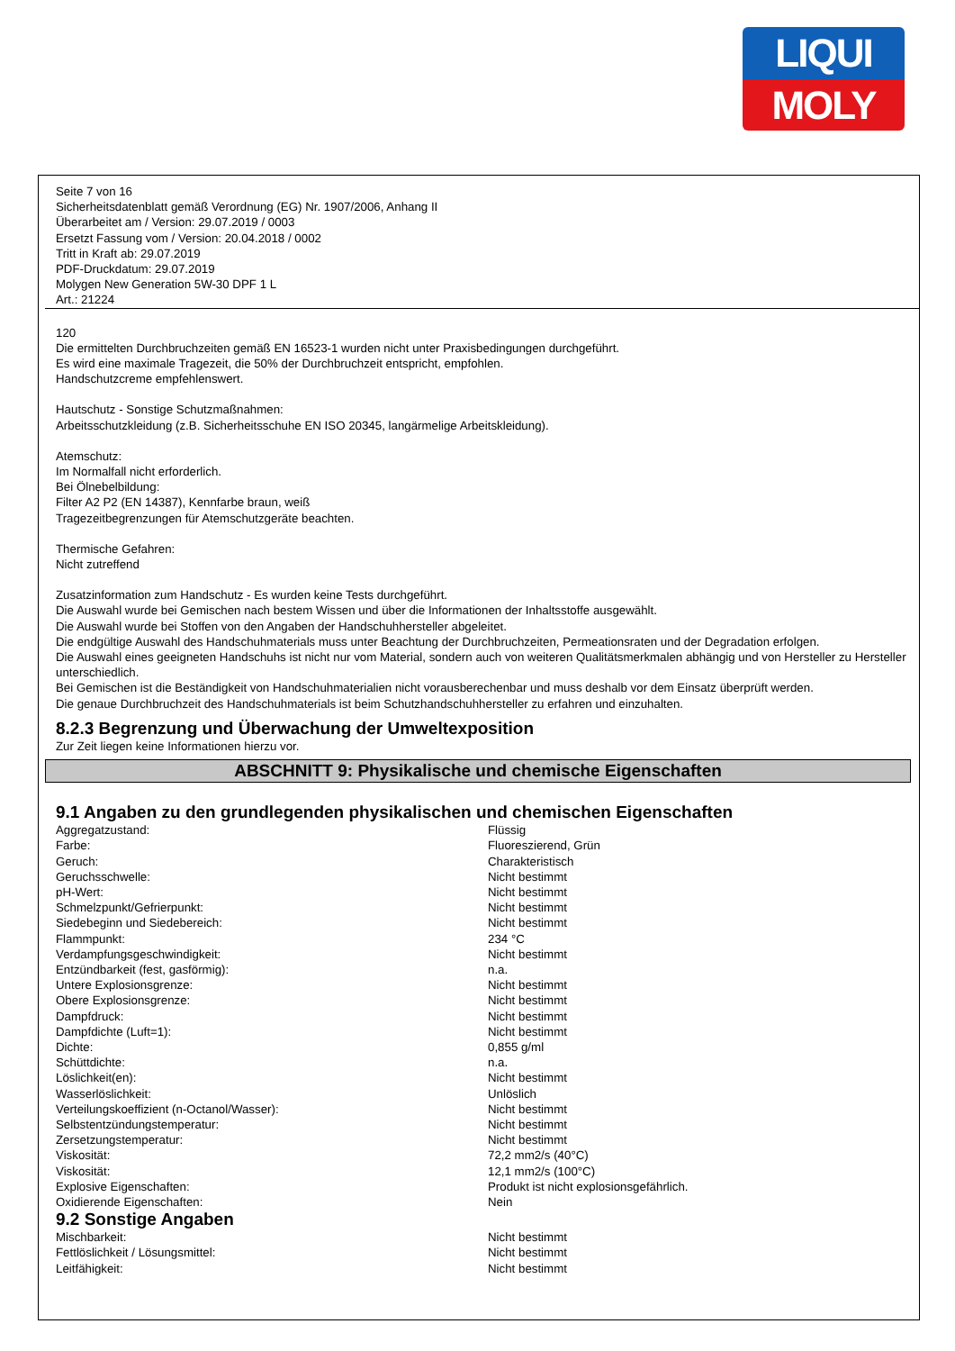LIQUI
MOLY
Seite 7 von 16
Sicherheitsdatenblatt gemäß Verordnung (EG) Nr. 1907/2006, Anhang II
Überarbeitet am / Version: 29.07.2019 / 0003
Ersetzt Fassung vom / Version: 20.04.2018 / 0002
Tritt in Kraft ab: 29.07.2019
PDF-Druckdatum: 29.07.2019
Molygen New Generation 5W-30 DPF 1 L
Art.: 21224
120
Die ermittelten Durchbruchzeiten gemäß EN 16523-1 wurden nicht unter Praxisbedingungen durchgeführt.
Es wird eine maximale Tragezeit, die 50% der Durchbruchzeit entspricht, empfohlen.
Handschutzcreme empfehlenswert.
Hautschutz - Sonstige Schutzmaßnahmen:
Arbeitsschutzkleidung (z.B. Sicherheitsschuhe EN ISO 20345, langärmelige Arbeitskleidung).
Atemschutz:
Im Normalfall nicht erforderlich.
Bei Ölnebelbildung:
Filter A2 P2 (EN 14387), Kennfarbe braun, weiß
Tragezeitbegrenzungen für Atemschutzgeräte beachten.
Thermische Gefahren:
Nicht zutreffend
Zusatzinformation zum Handschutz - Es wurden keine Tests durchgeführt.
Die Auswahl wurde bei Gemischen nach bestem Wissen und über die Informationen der Inhaltsstoffe ausgewählt.
Die Auswahl wurde bei Stoffen von den Angaben der Handschuhhersteller abgeleitet.
Die endgültige Auswahl des Handschuhmaterials muss unter Beachtung der Durchbruchzeiten, Permeationsraten und der Degradation erfolgen.
Die Auswahl eines geeigneten Handschuhs ist nicht nur vom Material, sondern auch von weiteren Qualitätsmerkmalen abhängig und von Hersteller zu Hersteller unterschiedlich.
Bei Gemischen ist die Beständigkeit von Handschuhmaterialien nicht vorausberechenbar und muss deshalb vor dem Einsatz überprüft werden.
Die genaue Durchbruchzeit des Handschuhmaterials ist beim Schutzhandschuhhersteller zu erfahren und einzuhalten.
8.2.3 Begrenzung und Überwachung der Umweltexposition
Zur Zeit liegen keine Informationen hierzu vor.
ABSCHNITT 9: Physikalische und chemische Eigenschaften
9.1 Angaben zu den grundlegenden physikalischen und chemischen Eigenschaften
| Aggregatzustand: | Flüssig |
| Farbe: | Fluoreszierend, Grün |
| Geruch: | Charakteristisch |
| Geruchsschwelle: | Nicht bestimmt |
| pH-Wert: | Nicht bestimmt |
| Schmelzpunkt/Gefrierpunkt: | Nicht bestimmt |
| Siedebeginn und Siedebereich: | Nicht bestimmt |
| Flammpunkt: | 234 °C |
| Verdampfungsgeschwindigkeit: | Nicht bestimmt |
| Entzündbarkeit (fest, gasförmig): | n.a. |
| Untere Explosionsgrenze: | Nicht bestimmt |
| Obere Explosionsgrenze: | Nicht bestimmt |
| Dampfdruck: | Nicht bestimmt |
| Dampfdichte (Luft=1): | Nicht bestimmt |
| Dichte: | 0,855 g/ml |
| Schüttdichte: | n.a. |
| Löslichkeit(en): | Nicht bestimmt |
| Wasserlöslichkeit: | Unlöslich |
| Verteilungskoeffizient (n-Octanol/Wasser): | Nicht bestimmt |
| Selbstentzündungstemperatur: | Nicht bestimmt |
| Zersetzungstemperatur: | Nicht bestimmt |
| Viskosität: | 72,2 mm2/s (40°C) |
| Viskosität: | 12,1 mm2/s (100°C) |
| Explosive Eigenschaften: | Produkt ist nicht explosionsgefährlich. |
| Oxidierende Eigenschaften: | Nein |
9.2 Sonstige Angaben
| Mischbarkeit: | Nicht bestimmt |
| Fettlöslichkeit / Lösungsmittel: | Nicht bestimmt |
| Leitfähigkeit: | Nicht bestimmt |